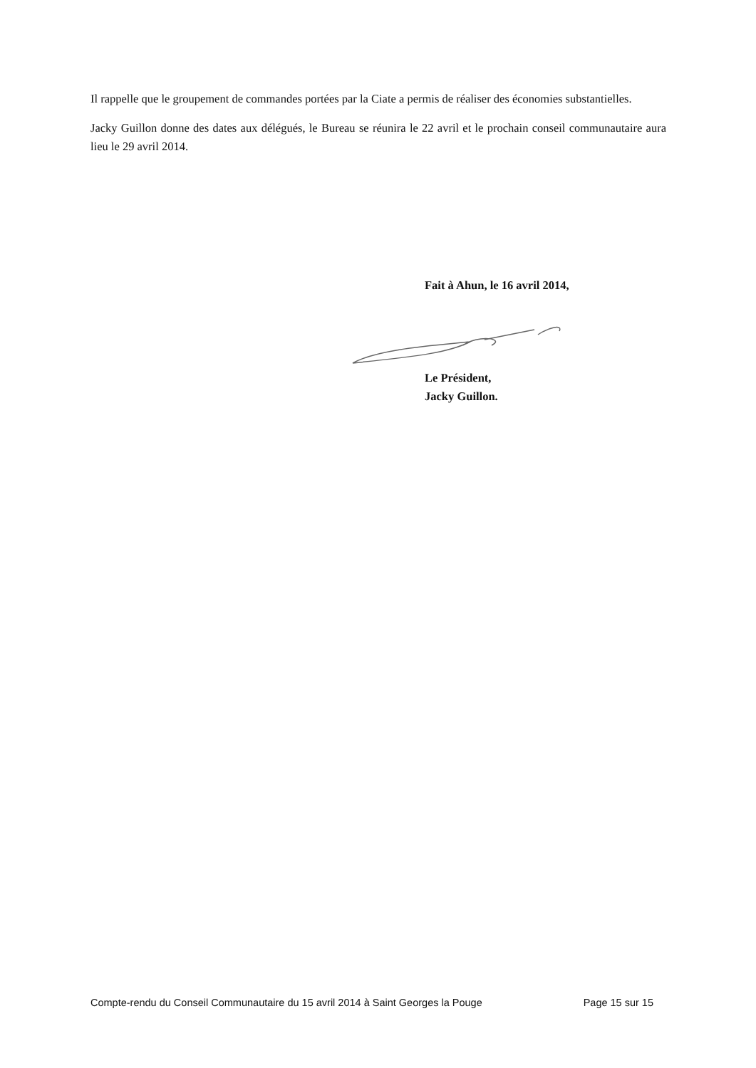Il rappelle que le groupement de commandes portées par la Ciate a permis de réaliser des économies substantielles.
Jacky Guillon donne des dates aux délégués, le Bureau se réunira le 22 avril et le prochain conseil communautaire aura lieu le 29 avril 2014.
Fait à Ahun, le 16 avril 2014,
Le Président,
Jacky Guillon.
Compte-rendu du Conseil Communautaire du 15 avril 2014 à Saint Georges la Pouge Page 15 sur 15